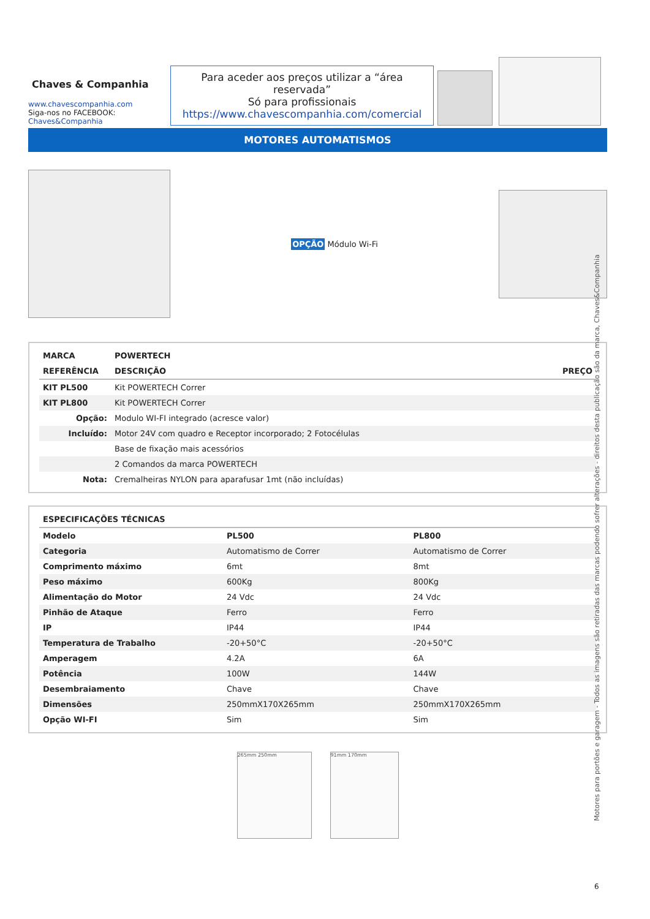Chaves & Companhia
www.chavescompanhia.com
Siga-nos no FACEBOOK:
Chaves&Companhia
Para aceder aos preços utilizar a “área reservada”
Só para profissionais
https://www.chavescompanhia.com/comercial
MOTORES AUTOMATISMOS
OPÇÃO Módulo Wi-Fi
| MARCA | POWERTECH | |
| --- | --- | --- |
| REFERÊNCIA | DESCRIÇÃO | PREÇO |
| KIT PL500 | Kit POWERTECH Correr | |
| KIT PL800 | Kit POWERTECH Correr | |
| Opção: | Modulo WI-FI integrado (acresce valor) | |
| Incluído: | Motor 24V com quadro e Receptor incorporado; 2 Fotocélulas | |
| | Base de fixação mais acessórios | |
| | 2 Comandos da marca POWERTECH | |
| Nota: | Cremalheiras NYLON para aparafusar 1mt (não incluídas) | |
| ESPECIFICAÇÕES TÉCNICAS | | |
| --- | --- | --- |
| Modelo | PL500 | PL800 |
| Categoria | Automatismo de Correr | Automatismo de Correr |
| Comprimento máximo | 6mt | 8mt |
| Peso máximo | 600Kg | 800Kg |
| Alimentação do Motor | 24 Vdc | 24 Vdc |
| Pinhão de Ataque | Ferro | Ferro |
| IP | IP44 | IP44 |
| Temperatura de Trabalho | -20+50°C | -20+50°C |
| Amperagem | 4.2A | 6A |
| Potência | 100W | 144W |
| Desembraiamento | Chave | Chave |
| Dimensões | 250mmX170X265mm | 250mmX170X265mm |
| Opção WI-FI | Sim | Sim |
265mm 250mm 91mm 170mm
Motores para portões e garagem - Todos as imagens são retiradas das marcas podendo sofrer alterações - direitos desta publicação são da marca, Chaves&Companhia
6